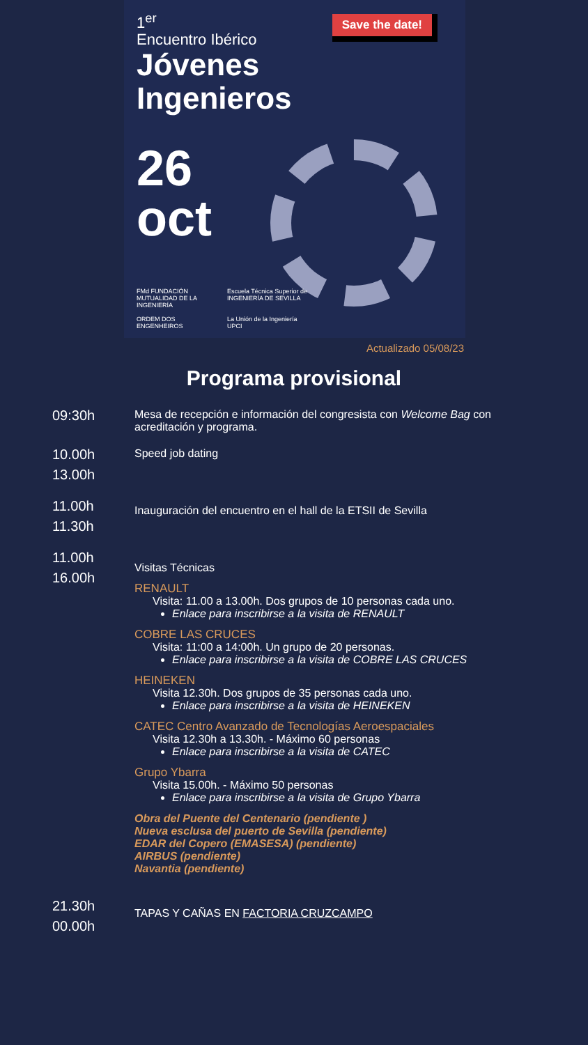1<sup>er</sup>
Encuentro Ibérico
Jóvenes
Ingenieros
Save the date!
26
oct
FMd FUNDACIÓN MUTUALIDAD DE LA INGENIERÍA Escuela Técnica Superior de INGENIERÍA DE SEVILLA ORDEM DOS ENGENHEIROS La Unión de la Ingeniería UPCI
Actualizado 05/08/23
Programa provisional
09:30h
Mesa de recepción e información del congresista con Welcome Bag con acreditación y programa.
10.00h
13.00h
Speed job dating
11.00h
11.30h
Inauguración del encuentro en el hall de la ETSII de Sevilla
11.00h
16.00h
Visitas Técnicas
RENAULT
Visita: 11.00 a 13.00h. Dos grupos de 10 personas cada uno.
Enlace para inscribirse a la visita de RENAULT
COBRE LAS CRUCES
Visita: 11:00 a 14:00h. Un grupo de 20 personas.
Enlace para inscribirse a la visita de COBRE LAS CRUCES
HEINEKEN
Visita 12.30h. Dos grupos de 35 personas cada uno.
Enlace para inscribirse a la visita de HEINEKEN
CATEC Centro Avanzado de Tecnologías Aeroespaciales
Visita 12.30h a 13.30h. - Máximo 60 personas
Enlace para inscribirse a la visita de CATEC
Grupo Ybarra
Visita 15.00h. - Máximo 50 personas
Enlace para inscribirse a la visita de Grupo Ybarra
Obra del Puente del Centenario (pendiente )
Nueva esclusa del puerto de Sevilla (pendiente)
EDAR del Copero (EMASESA) (pendiente)
AIRBUS (pendiente)
Navantia (pendiente)
21.30h
00.00h
TAPAS Y CAÑAS EN FACTORIA CRUZCAMPO